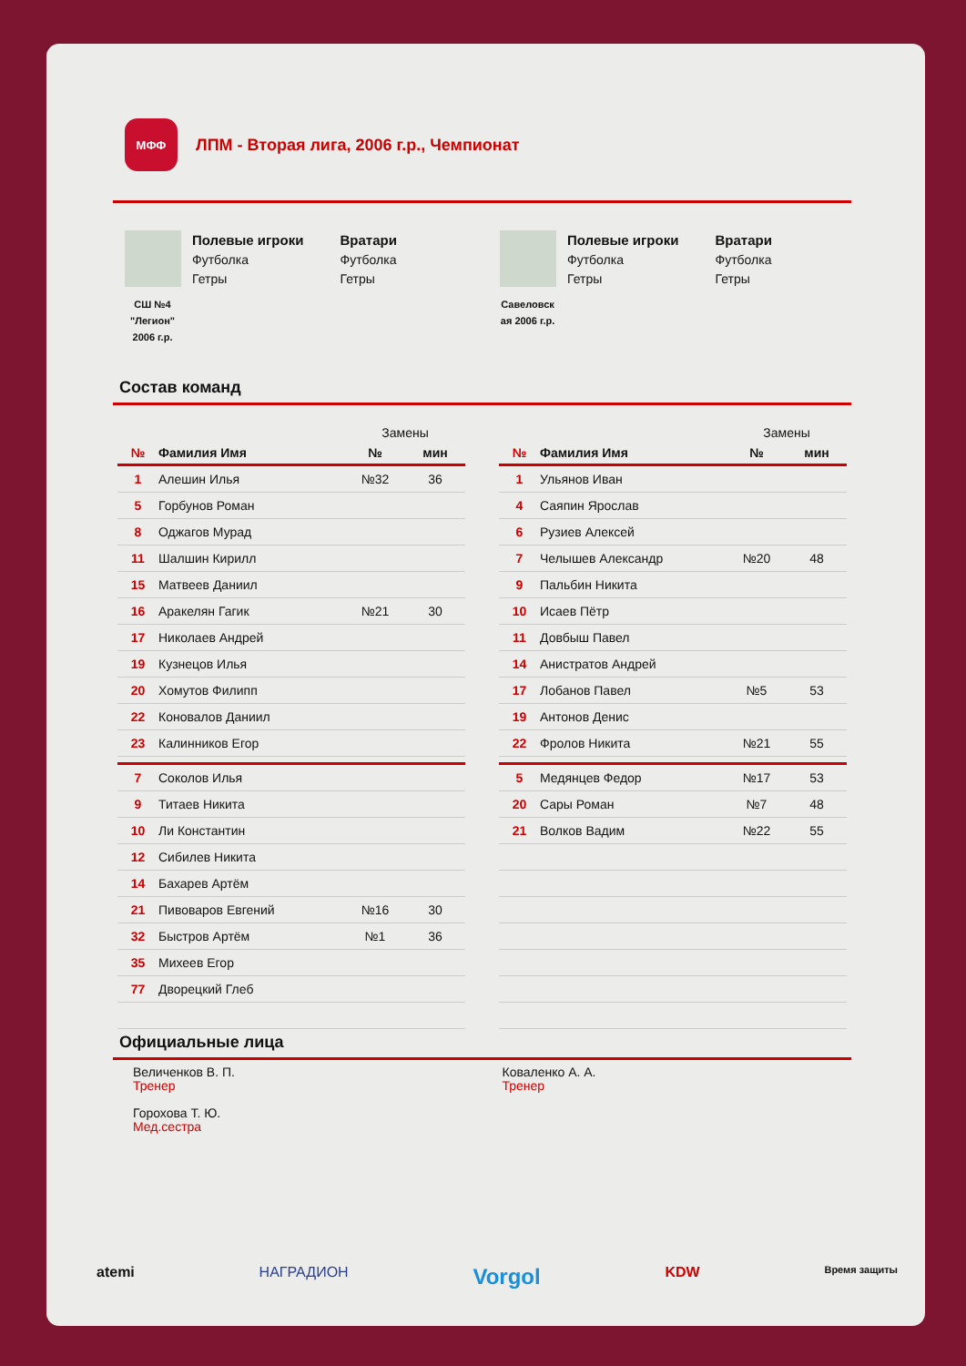МФФ
ЛПМ - Вторая лига, 2006 г.р., Чемпионат
СШ №4
"Легион"
2006 г.р.
Полевые игроки
Футболка
Гетры
Вратари
Футболка
Гетры
Савеловск
ая 2006 г.р.
Полевые игроки
Футболка
Гетры
Вратари
Футболка
Гетры
Состав команд
| | | Замены | |
| --- | --- | --- | --- |
| № | Фамилия Имя | № | мин |
| 1 | Алешин Илья | №32 | 36 |
| 5 | Горбунов Роман | | |
| 8 | Оджагов Мурад | | |
| 11 | Шалшин Кирилл | | |
| 15 | Матвеев Даниил | | |
| 16 | Аракелян Гагик | №21 | 30 |
| 17 | Николаев Андрей | | |
| 19 | Кузнецов Илья | | |
| 20 | Хомутов Филипп | | |
| 22 | Коновалов Даниил | | |
| 23 | Калинников Егор | | |
| 7 | Соколов Илья | | |
| 9 | Титаев Никита | | |
| 10 | Ли Константин | | |
| 12 | Сибилев Никита | | |
| 14 | Бахарев Артём | | |
| 21 | Пивоваров Евгений | №16 | 30 |
| 32 | Быстров Артём | №1 | 36 |
| 35 | Михеев Егор | | |
| 77 | Дворецкий Глеб | | |
| | | Замены | |
| --- | --- | --- | --- |
| № | Фамилия Имя | № | мин |
| 1 | Ульянов Иван | | |
| 4 | Саяпин Ярослав | | |
| 6 | Рузиев Алексей | | |
| 7 | Челышев Александр | №20 | 48 |
| 9 | Пальбин Никита | | |
| 10 | Исаев Пётр | | |
| 11 | Довбыш Павел | | |
| 14 | Анистратов Андрей | | |
| 17 | Лобанов Павел | №5 | 53 |
| 19 | Антонов Денис | | |
| 22 | Фролов Никита | №21 | 55 |
| 5 | Медянцев Федор | №17 | 53 |
| 20 | Сары Роман | №7 | 48 |
| 21 | Волков Вадим | №22 | 55 |
Официальные лица
Величенков В. П.
Тренер
Горохова Т. Ю.
Мед.сестра
Коваленко А. А.
Тренер
atemi НАГРАДИОН Vorgol KDW Время защиты